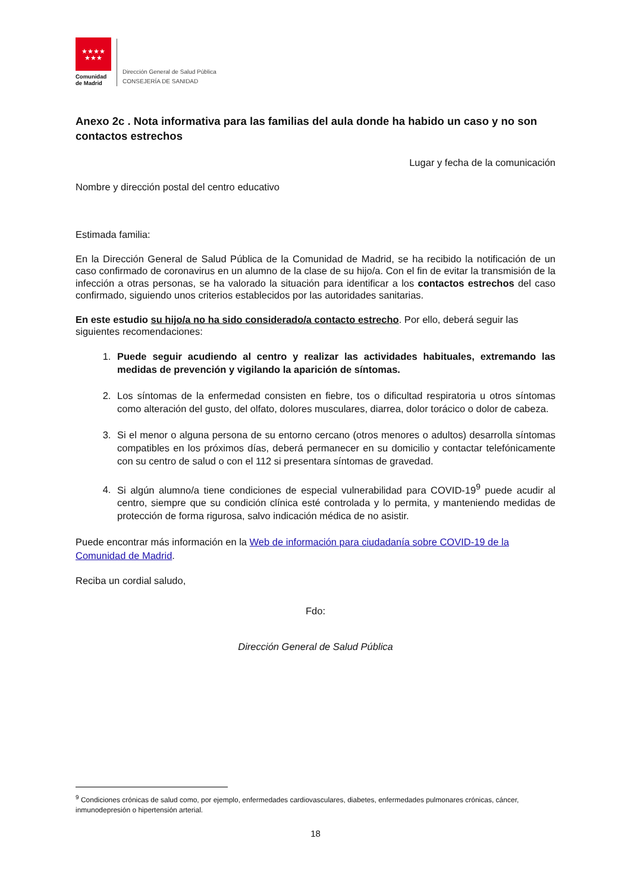★★★★
★★★
Comunidad
de Madrid
Dirección General de Salud Pública
CONSEJERÍA DE SANIDAD
Anexo 2c . Nota informativa para las familias del aula donde ha habido un caso y no son contactos estrechos
Lugar y fecha de la comunicación
Nombre y dirección postal del centro educativo
Estimada familia:
En la Dirección General de Salud Pública de la Comunidad de Madrid, se ha recibido la notificación de un caso confirmado de coronavirus en un alumno de la clase de su hijo/a. Con el fin de evitar la transmisión de la infección a otras personas, se ha valorado la situación para identificar a los contactos estrechos del caso confirmado, siguiendo unos criterios establecidos por las autoridades sanitarias.
En este estudio su hijo/a no ha sido considerado/a contacto estrecho. Por ello, deberá seguir las siguientes recomendaciones:
1. Puede seguir acudiendo al centro y realizar las actividades habituales, extremando las medidas de prevención y vigilando la aparición de síntomas.
2. Los síntomas de la enfermedad consisten en fiebre, tos o dificultad respiratoria u otros síntomas como alteración del gusto, del olfato, dolores musculares, diarrea, dolor torácico o dolor de cabeza.
3. Si el menor o alguna persona de su entorno cercano (otros menores o adultos) desarrolla síntomas compatibles en los próximos días, deberá permanecer en su domicilio y contactar telefónicamente con su centro de salud o con el 112 si presentara síntomas de gravedad.
4. Si algún alumno/a tiene condiciones de especial vulnerabilidad para COVID-19<sup>9</sup> puede acudir al centro, siempre que su condición clínica esté controlada y lo permita, y manteniendo medidas de protección de forma rigurosa, salvo indicación médica de no asistir.
Puede encontrar más información en la Web de información para ciudadanía sobre COVID-19 de la Comunidad de Madrid.
Reciba un cordial saludo,
Fdo:
Dirección General de Salud Pública
<sup>9</sup> Condiciones crónicas de salud como, por ejemplo, enfermedades cardiovasculares, diabetes, enfermedades pulmonares crónicas, cáncer, inmunodepresión o hipertensión arterial.
18